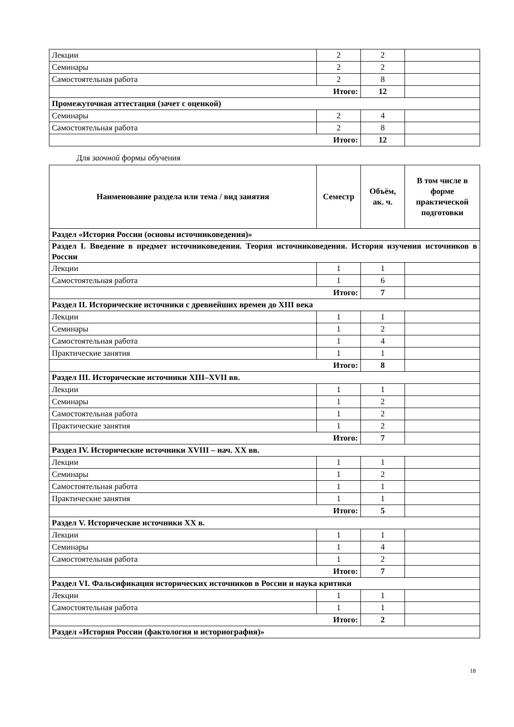| Лекции | 2 | 2 | |
| Семинары | 2 | 2 | |
| Самостоятельная работа | 2 | 8 | |
| Итого: | | 12 | |
| Промежуточная аттестация (зачет с оценкой) | | | |
| Семинары | 2 | 4 | |
| Самостоятельная работа | 2 | 8 | |
| Итого: | | 12 | |
Для заочной формы обучения
| Наименование раздела или тема / вид занятия | Семестр | Объём, ак. ч. | В том числе в форме практической подготовки |
| --- | --- | --- | --- |
| Раздел «История России (основы источниковедения)» | | | |
| Раздел I. Введение в предмет источниковедения. Теория источниковедения. История изучения источников в России | | | |
| Лекции | 1 | 1 | |
| Самостоятельная работа | 1 | 6 | |
| Итого: | | 7 | |
| Раздел II. Исторические источники с древнейших времен до XIII века | | | |
| Лекции | 1 | 1 | |
| Семинары | 1 | 2 | |
| Самостоятельная работа | 1 | 4 | |
| Практические занятия | 1 | 1 | |
| Итого: | | 8 | |
| Раздел III. Исторические источники XIII–XVII вв. | | | |
| Лекции | 1 | 1 | |
| Семинары | 1 | 2 | |
| Самостоятельная работа | 1 | 2 | |
| Практические занятия | 1 | 2 | |
| Итого: | | 7 | |
| Раздел IV. Исторические источники XVIII – нач. XX вв. | | | |
| Лекции | 1 | 1 | |
| Семинары | 1 | 2 | |
| Самостоятельная работа | 1 | 1 | |
| Практические занятия | 1 | 1 | |
| Итого: | | 5 | |
| Раздел V. Исторические источники XX в. | | | |
| Лекции | 1 | 1 | |
| Семинары | 1 | 4 | |
| Самостоятельная работа | 1 | 2 | |
| Итого: | | 7 | |
| Раздел VI. Фальсификация исторических источников в России и наука критики | | | |
| Лекции | 1 | 1 | |
| Самостоятельная работа | 1 | 1 | |
| Итого: | | 2 | |
| Раздел «История России (фактология и историография)» | | | |
18